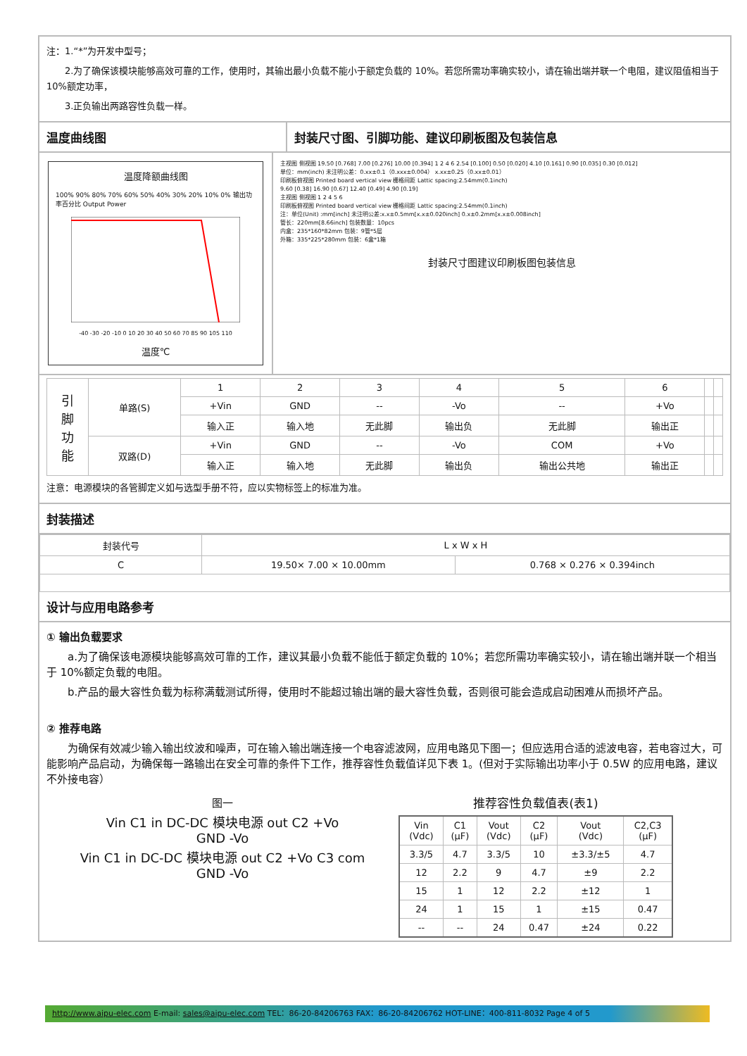注：1.“*”为开发中型号；
　　2.为了确保该模块能够高效可靠的工作，使用时，其输出最小负载不能小于额定负载的 10%。若您所需功率确实较小，请在输出端并联一个电阻，建议阻值相当于 10%额定功率，
　　3.正负输出两路容性负载一样。
温度曲线图 封装尺寸图、引脚功能、建议印刷板图及包装信息
温度降额曲线图
100% 90% 80% 70% 60% 50% 40% 30% 20% 10% 0% 输出功率百分比 Output Power
-40 -30 -20 -10 0 10 20 30 40 50 60 70 85 90 105 110
温度℃
主视图 侧视图 19.50 [0.768] 7.00 [0.276] 10.00 [0.394] 1 2 4 6 2.54 [0.100] 0.50 [0.020] 4.10 [0.161] 0.90 [0.035] 0.30 [0.012]
单位：mm(inch) 未注明公差：0.xx±0.1（0.xxx±0.004） x.xx±0.25（0.xx±0.01）
印刷板俯视图 Printed board vertical view 栅格间距 Lattic spacing:2.54mm(0.1inch)
9.60 [0.38] 16.90 [0.67] 12.40 [0.49] 4.90 [0.19]
主视图 侧视图 1 2 4 5 6
印刷板俯视图 Printed board vertical view 栅格间距 Lattic spacing:2.54mm(0.1inch)
注：单位(Unit) :mm[inch] 未注明公差:x.x±0.5mm[x.x±0.020inch] 0.x±0.2mm[x.x±0.008inch]
管长：220mm[8.66inch] 包装数量：10pcs
内盒：235*160*82mm 包装：9管*5层
外箱：335*225*280mm 包装：6盒*1箱
封装尺寸图建议印刷板图包装信息
| 引 脚 功 能 | 单路(S) | 1 | 2 | 3 | 4 | 5 | 6 | | |
| | | +Vin | GND | -- | -Vo | -- | +Vo | | |
| | | 输入正 | 输入地 | 无此脚 | 输出负 | 无此脚 | 输出正 | | |
| | 双路(D) | +Vin | GND | -- | -Vo | COM | +Vo | | |
| | | 输入正 | 输入地 | 无此脚 | 输出负 | 输出公共地 | 输出正 | | |
注意：电源模块的各管脚定义如与选型手册不符，应以实物标签上的标准为准。
封装描述
| 封装代号 | L x W x H | |
| C | 19.50× 7.00 × 10.00mm | 0.768 × 0.276 × 0.394inch |
设计与应用电路参考
① 输出负载要求
　　a.为了确保该电源模块能够高效可靠的工作，建议其最小负载不能低于额定负载的 10%；若您所需功率确实较小，请在输出端并联一个相当于 10%额定负载的电阻。
　　b.产品的最大容性负载为标称满载测试所得，使用时不能超过输出端的最大容性负载，否则很可能会造成启动困难从而损坏产品。
② 推荐电路
　　为确保有效减少输入输出纹波和噪声，可在输入输出端连接一个电容滤波网，应用电路见下图一；但应选用合适的滤波电容，若电容过大，可能影响产品启动，为确保每一路输出在安全可靠的条件下工作，推荐容性负载值详见下表 1。(但对于实际输出功率小于 0.5W 的应用电路，建议不外接电容）
图一
Vin C1 in DC-DC 模块电源 out C2 +Vo
GND -Vo
Vin C1 in DC-DC 模块电源 out C2 +Vo C3 com
GND -Vo
推荐容性负载值表(表1)
| Vin (Vdc) | C1 (µF) | Vout (Vdc) | C2 (µF) | Vout (Vdc) | C2,C3 (µF) |
| --- | --- | --- | --- | --- | --- |
| 3.3/5 | 4.7 | 3.3/5 | 10 | ±3.3/±5 | 4.7 |
| 12 | 2.2 | 9 | 4.7 | ±9 | 2.2 |
| 15 | 1 | 12 | 2.2 | ±12 | 1 |
| 24 | 1 | 15 | 1 | ±15 | 0.47 |
| -- | -- | 24 | 0.47 | ±24 | 0.22 |
http://www.aipu-elec.com E-mail: sales@aipu-elec.com TEL：86-20-84206763 FAX：86-20-84206762 HOT-LINE：400-811-8032 Page 4 of 5